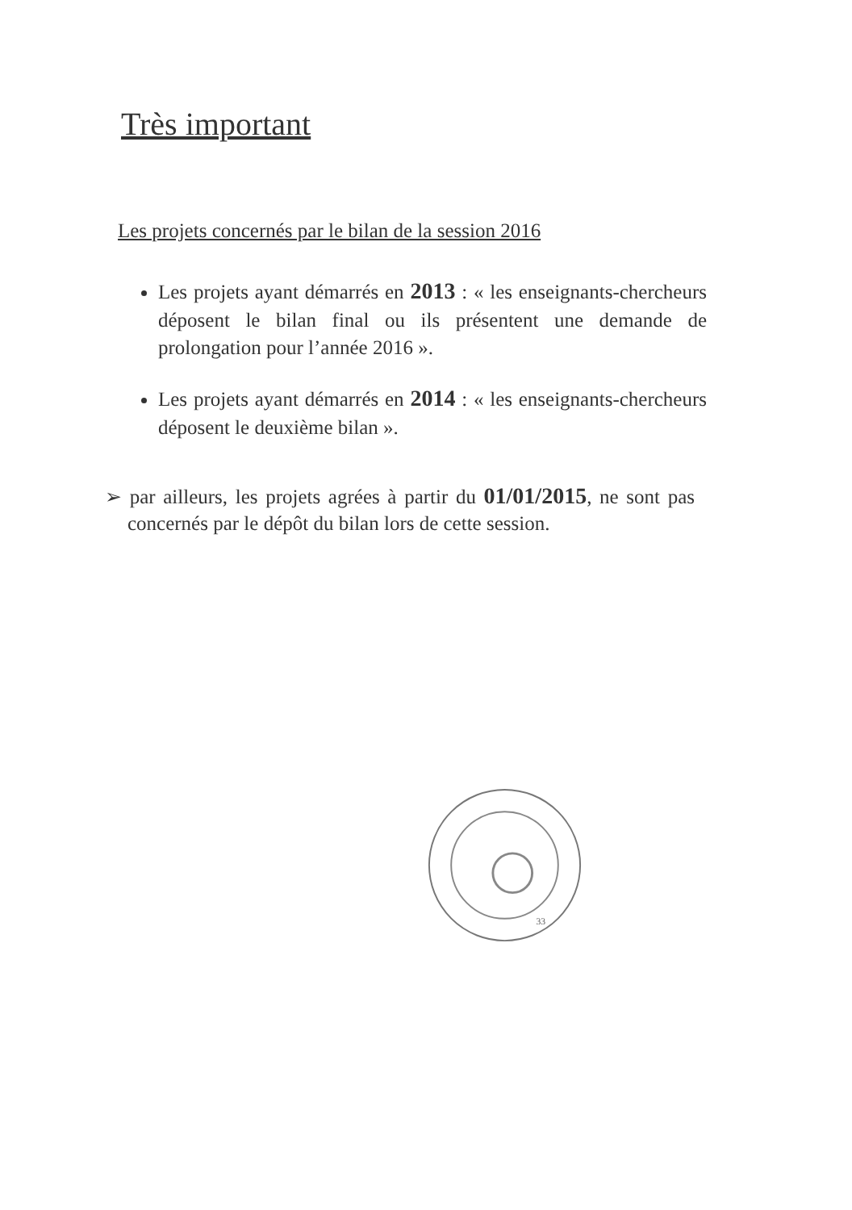Très important
Les projets concernés par le bilan de la session 2016
Les projets ayant démarrés en 2013 : « les enseignants-chercheurs déposent le bilan final ou ils présentent une demande de prolongation pour l’année 2016 ».
Les projets ayant démarrés en 2014 : « les enseignants-chercheurs déposent le deuxième bilan ».
➢ par ailleurs, les projets agrées à partir du 01/01/2015, ne sont pas concernés par le dépôt du bilan lors de cette session.
33